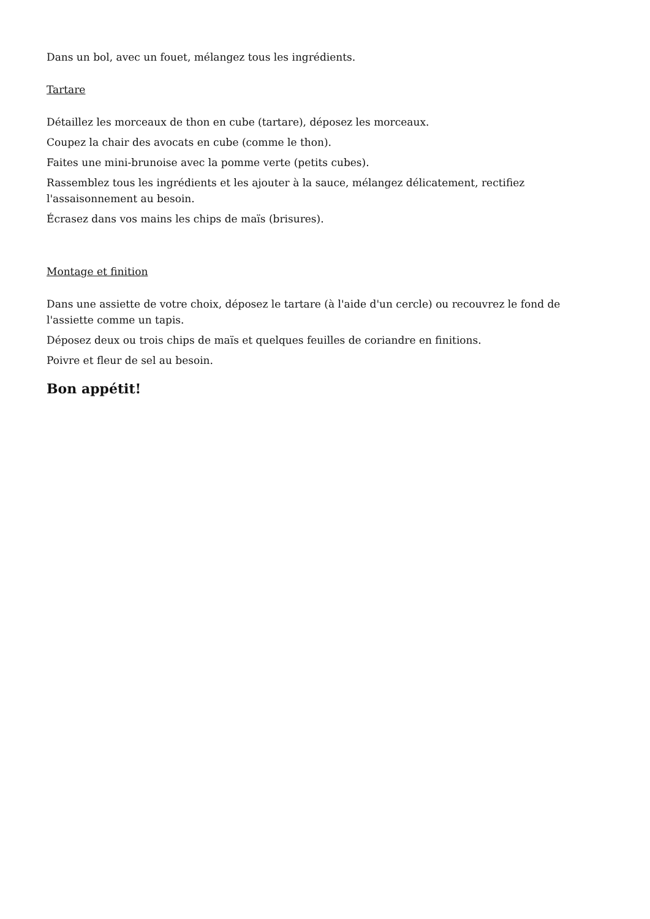Dans un bol, avec un fouet, mélangez tous les ingrédients.
Tartare
Détaillez les morceaux de thon en cube (tartare), déposez les morceaux.
Coupez la chair des avocats en cube (comme le thon).
Faites une mini-brunoise avec la pomme verte (petits cubes).
Rassemblez tous les ingrédients et les ajouter à la sauce, mélangez délicatement, rectifiez l'assaisonnement au besoin.
Écrasez dans vos mains les chips de maïs (brisures).
Montage et finition
Dans une assiette de votre choix, déposez le tartare (à l'aide d'un cercle) ou recouvrez le fond de l'assiette comme un tapis.
Déposez deux ou trois chips de maïs et quelques feuilles de coriandre en finitions.
Poivre et fleur de sel au besoin.
Bon appétit!